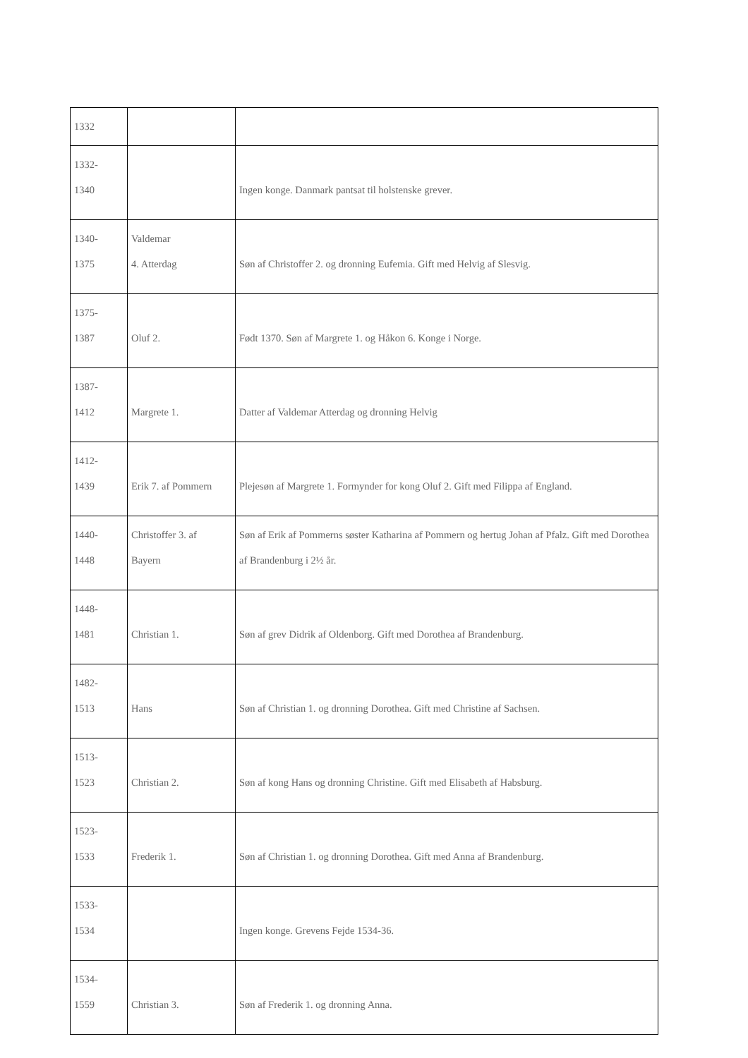| 1332 | | |
| 1332- 1340 | | Ingen konge. Danmark pantsat til holstenske grever. |
| 1340- 1375 | Valdemar 4. Atterdag | Søn af Christoffer 2. og dronning Eufemia. Gift med Helvig af Slesvig. |
| 1375- 1387 | Oluf 2. | Født 1370. Søn af Margrete 1. og Håkon 6. Konge i Norge. |
| 1387- 1412 | Margrete 1. | Datter af Valdemar Atterdag og dronning Helvig |
| 1412- 1439 | Erik 7. af Pommern | Plejesøn af Margrete 1. Formynder for kong Oluf 2. Gift med Filippa af England. |
| 1440- 1448 | Christoffer 3. af Bayern | Søn af Erik af Pommerns søster Katharina af Pommern og hertug Johan af Pfalz. Gift med Dorothea af Brandenburg i 2½ år. |
| 1448- 1481 | Christian 1. | Søn af grev Didrik af Oldenborg. Gift med Dorothea af Brandenburg. |
| 1482- 1513 | Hans | Søn af Christian 1. og dronning Dorothea. Gift med Christine af Sachsen. |
| 1513- 1523 | Christian 2. | Søn af kong Hans og dronning Christine. Gift med Elisabeth af Habsburg. |
| 1523- 1533 | Frederik 1. | Søn af Christian 1. og dronning Dorothea. Gift med Anna af Brandenburg. |
| 1533- 1534 | | Ingen konge. Grevens Fejde 1534-36. |
| 1534- 1559 | Christian 3. | Søn af Frederik 1. og dronning Anna. |